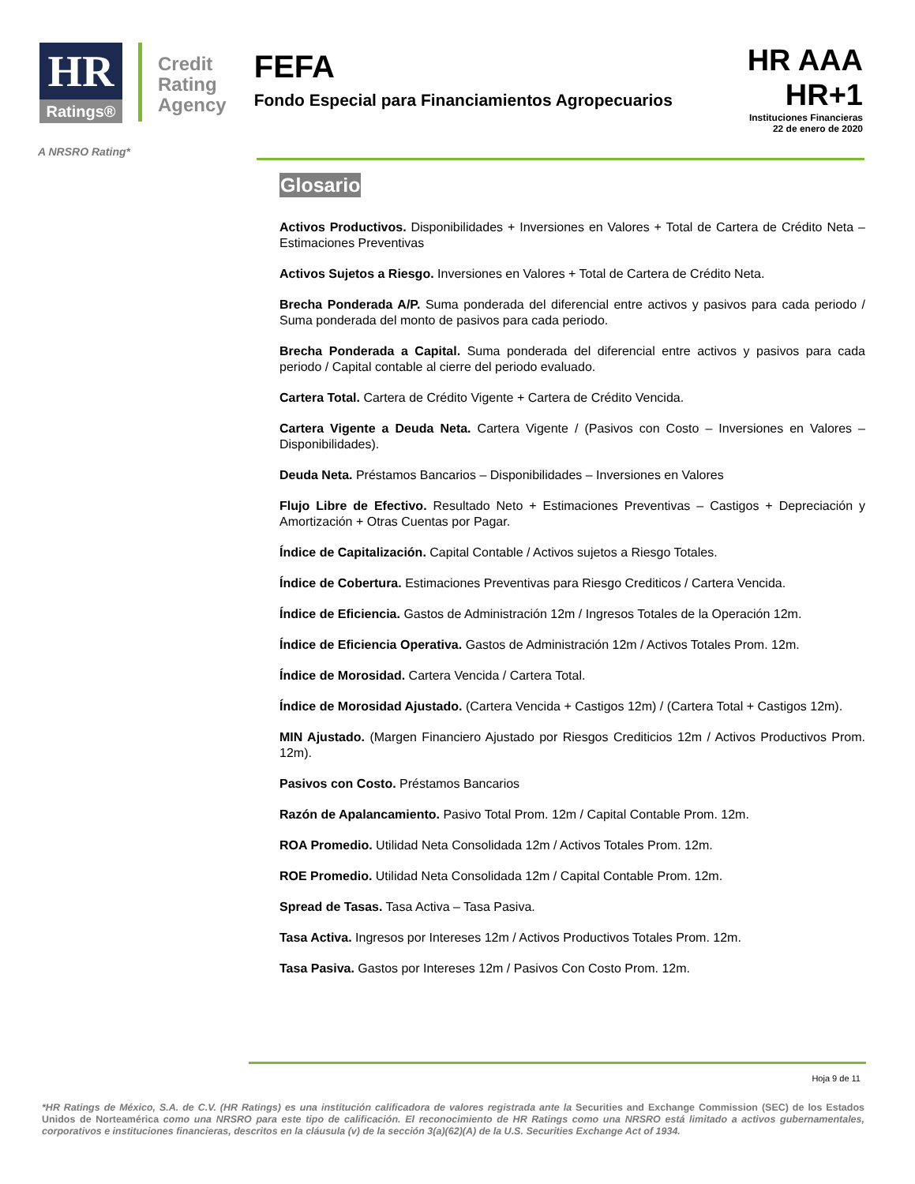HR
Ratings®
Credit
Rating
Agency
FEFA
Fondo Especial para Financiamientos Agropecuarios
HR AAA
HR+1
Instituciones Financieras
22 de enero de 2020
A NRSRO Rating*
Glosario
Activos Productivos. Disponibilidades + Inversiones en Valores + Total de Cartera de Crédito Neta – Estimaciones Preventivas
Activos Sujetos a Riesgo. Inversiones en Valores + Total de Cartera de Crédito Neta.
Brecha Ponderada A/P. Suma ponderada del diferencial entre activos y pasivos para cada periodo / Suma ponderada del monto de pasivos para cada periodo.
Brecha Ponderada a Capital. Suma ponderada del diferencial entre activos y pasivos para cada periodo / Capital contable al cierre del periodo evaluado.
Cartera Total. Cartera de Crédito Vigente + Cartera de Crédito Vencida.
Cartera Vigente a Deuda Neta. Cartera Vigente / (Pasivos con Costo – Inversiones en Valores – Disponibilidades).
Deuda Neta. Préstamos Bancarios – Disponibilidades – Inversiones en Valores
Flujo Libre de Efectivo. Resultado Neto + Estimaciones Preventivas – Castigos + Depreciación y Amortización + Otras Cuentas por Pagar.
Índice de Capitalización. Capital Contable / Activos sujetos a Riesgo Totales.
Índice de Cobertura. Estimaciones Preventivas para Riesgo Crediticos / Cartera Vencida.
Índice de Eficiencia. Gastos de Administración 12m / Ingresos Totales de la Operación 12m.
Índice de Eficiencia Operativa. Gastos de Administración 12m / Activos Totales Prom. 12m.
Índice de Morosidad. Cartera Vencida / Cartera Total.
Índice de Morosidad Ajustado. (Cartera Vencida + Castigos 12m) / (Cartera Total + Castigos 12m).
MIN Ajustado. (Margen Financiero Ajustado por Riesgos Crediticios 12m / Activos Productivos Prom. 12m).
Pasivos con Costo. Préstamos Bancarios
Razón de Apalancamiento. Pasivo Total Prom. 12m / Capital Contable Prom. 12m.
ROA Promedio. Utilidad Neta Consolidada 12m / Activos Totales Prom. 12m.
ROE Promedio. Utilidad Neta Consolidada 12m / Capital Contable Prom. 12m.
Spread de Tasas. Tasa Activa – Tasa Pasiva.
Tasa Activa. Ingresos por Intereses 12m / Activos Productivos Totales Prom. 12m.
Tasa Pasiva. Gastos por Intereses 12m / Pasivos Con Costo Prom. 12m.
Hoja 9 de 11
*HR Ratings de México, S.A. de C.V. (HR Ratings) es una institución calificadora de valores registrada ante la Securities and Exchange Commission (SEC) de los Estados Unidos de Norteamérica como una NRSRO para este tipo de calificación. El reconocimiento de HR Ratings como una NRSRO está limitado a activos gubernamentales, corporativos e instituciones financieras, descritos en la cláusula (v) de la sección 3(a)(62)(A) de la U.S. Securities Exchange Act of 1934.